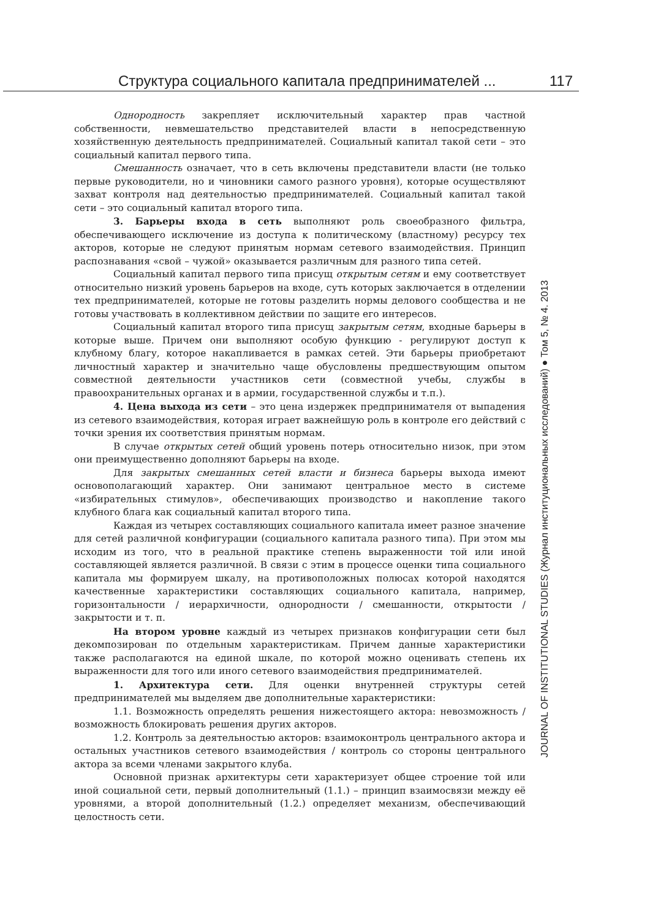Структура социального капитала предпринимателей ... 117
Однородность закрепляет исключительный характер прав частной собственности, невмешательство представителей власти в непосредственную хозяйственную деятельность предпринимателей. Социальный капитал такой сети – это социальный капитал первого типа.
Смешанность означает, что в сеть включены представители власти (не только первые руководители, но и чиновники самого разного уровня), которые осуществляют захват контроля над деятельностью предпринимателей. Социальный капитал такой сети – это социальный капитал второго типа.
3. Барьеры входа в сеть выполняют роль своеобразного фильтра, обеспечивающего исключение из доступа к политическому (властному) ресурсу тех акторов, которые не следуют принятым нормам сетевого взаимодействия. Принцип распознавания «свой – чужой» оказывается различным для разного типа сетей.
Социальный капитал первого типа присущ открытым сетям и ему соответствует относительно низкий уровень барьеров на входе, суть которых заключается в отделении тех предпринимателей, которые не готовы разделить нормы делового сообщества и не готовы участвовать в коллективном действии по защите его интересов.
Социальный капитал второго типа присущ закрытым сетям, входные барьеры в которые выше. Причем они выполняют особую функцию - регулируют доступ к клубному благу, которое накапливается в рамках сетей. Эти барьеры приобретают личностный характер и значительно чаще обусловлены предшествующим опытом совместной деятельности участников сети (совместной учебы, службы в правоохранительных органах и в армии, государственной службы и т.п.).
4. Цена выхода из сети – это цена издержек предпринимателя от выпадения из сетевого взаимодействия, которая играет важнейшую роль в контроле его действий с точки зрения их соответствия принятым нормам.
В случае открытых сетей общий уровень потерь относительно низок, при этом они преимущественно дополняют барьеры на входе.
Для закрытых смешанных сетей власти и бизнеса барьеры выхода имеют основополагающий характер. Они занимают центральное место в системе «избирательных стимулов», обеспечивающих производство и накопление такого клубного блага как социальный капитал второго типа.
Каждая из четырех составляющих социального капитала имеет разное значение для сетей различной конфигурации (социального капитала разного типа). При этом мы исходим из того, что в реальной практике степень выраженности той или иной составляющей является различной. В связи с этим в процессе оценки типа социального капитала мы формируем шкалу, на противоположных полюсах которой находятся качественные характеристики составляющих социального капитала, например, горизонтальности / иерархичности, однородности / смешанности, открытости / закрытости и т. п.
На втором уровне каждый из четырех признаков конфигурации сети был декомпозирован по отдельным характеристикам. Причем данные характеристики также располагаются на единой шкале, по которой можно оценивать степень их выраженности для того или иного сетевого взаимодействия предпринимателей.
1. Архитектура сети. Для оценки внутренней структуры сетей предпринимателей мы выделяем две дополнительные характеристики:
1.1. Возможность определять решения нижестоящего актора: невозможность / возможность блокировать решения других акторов.
1.2. Контроль за деятельностью акторов: взаимоконтроль центрального актора и остальных участников сетевого взаимодействия / контроль со стороны центрального актора за всеми членами закрытого клуба.
Основной признак архитектуры сети характеризует общее строение той или иной социальной сети, первый дополнительный (1.1.) – принцип взаимосвязи между её уровнями, а второй дополнительный (1.2.) определяет механизм, обеспечивающий целостность сети.
JOURNAL OF INSTITUTIONAL STUDIES (Журнал институциональных исследований) ● Том 5, № 4. 2013